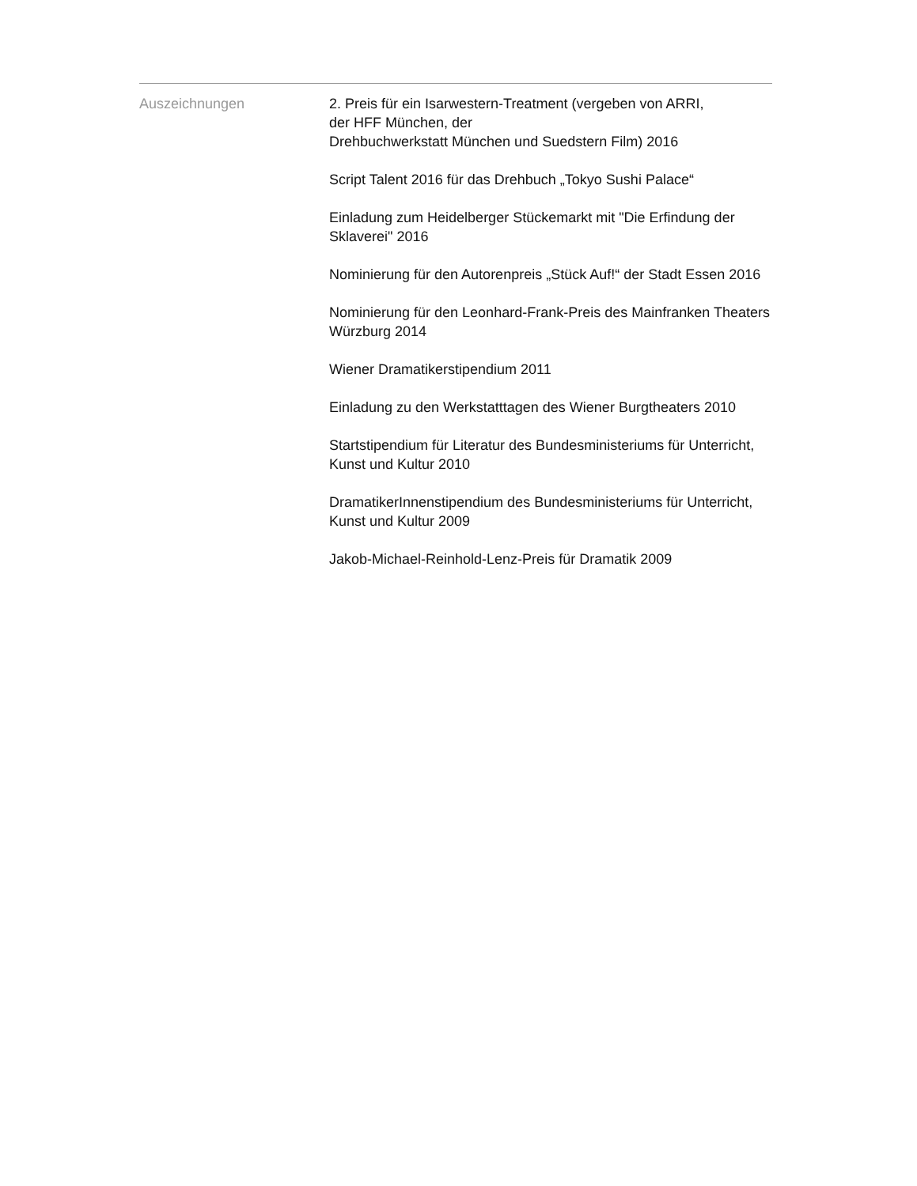Auszeichnungen 2. Preis für ein Isarwestern-Treatment (vergeben von ARRI,
der HFF München, der
Drehbuchwerkstatt München und Suedstern Film) 2016
Script Talent 2016 für das Drehbuch „Tokyo Sushi Palace“
Einladung zum Heidelberger Stückemarkt mit "Die Erfindung der Sklaverei" 2016
Nominierung für den Autorenpreis „Stück Auf!“ der Stadt Essen 2016
Nominierung für den Leonhard-Frank-Preis des Mainfranken Theaters Würzburg 2014
Wiener Dramatikerstipendium 2011
Einladung zu den Werkstatttagen des Wiener Burgtheaters 2010
Startstipendium für Literatur des Bundesministeriums für Unterricht, Kunst und Kultur 2010
DramatikerInnenstipendium des Bundesministeriums für Unterricht, Kunst und Kultur 2009
Jakob-Michael-Reinhold-Lenz-Preis für Dramatik 2009